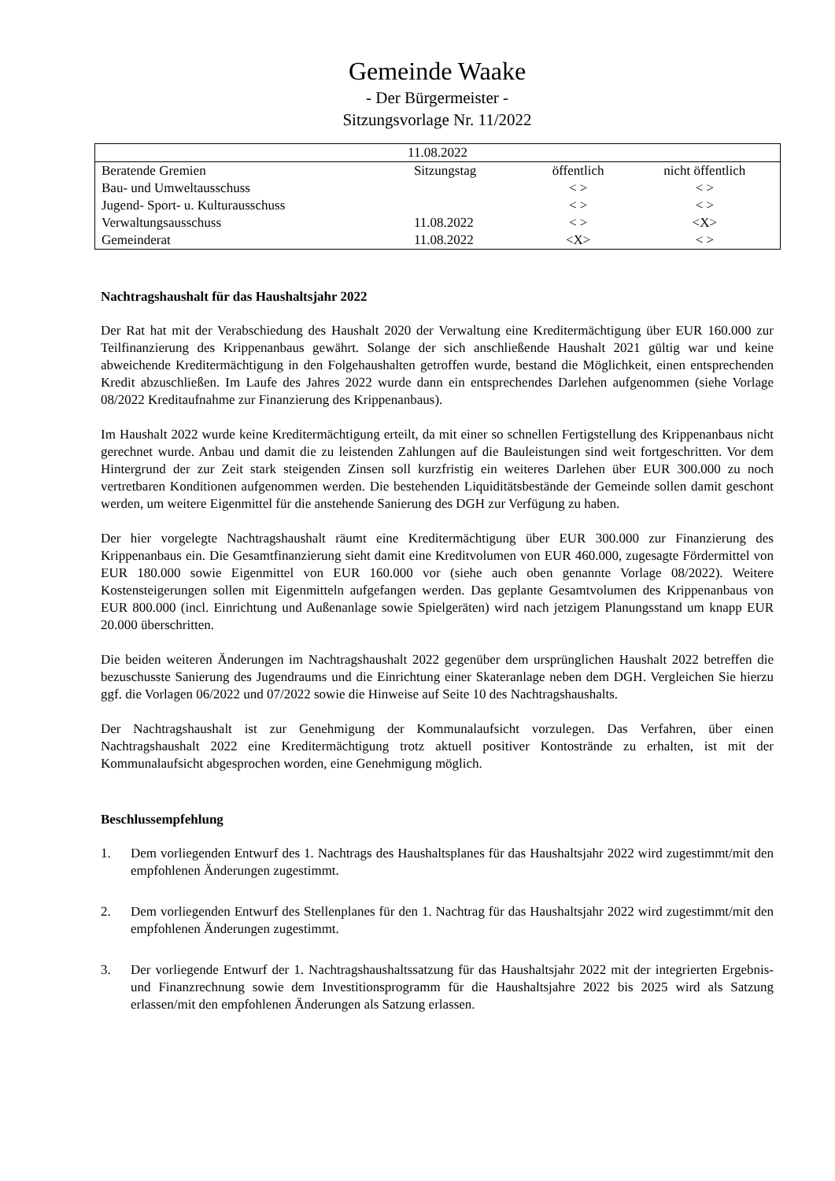Gemeinde Waake
- Der Bürgermeister -
Sitzungsvorlage Nr. 11/2022
| 11.08.2022 | | | |
| Beratende Gremien | Sitzungstag | öffentlich | nicht öffentlich |
| Bau- und Umweltausschuss | | < > | < > |
| Jugend- Sport- u. Kulturausschuss | | < > | < > |
| Verwaltungsausschuss | 11.08.2022 | < > | <X> |
| Gemeinderat | 11.08.2022 | <X> | < > |
Nachtragshaushalt für das Haushaltsjahr 2022
Der Rat hat mit der Verabschiedung des Haushalt 2020 der Verwaltung eine Kreditermächtigung über EUR 160.000 zur Teilfinanzierung des Krippenanbaus gewährt. Solange der sich anschließende Haushalt 2021 gültig war und keine abweichende Kreditermächtigung in den Folgehaushalten getroffen wurde, bestand die Möglichkeit, einen entsprechenden Kredit abzuschließen. Im Laufe des Jahres 2022 wurde dann ein entsprechendes Darlehen aufgenommen (siehe Vorlage 08/2022 Kreditaufnahme zur Finanzierung des Krippenanbaus).
Im Haushalt 2022 wurde keine Kreditermächtigung erteilt, da mit einer so schnellen Fertigstellung des Krippenanbaus nicht gerechnet wurde. Anbau und damit die zu leistenden Zahlungen auf die Bauleistungen sind weit fortgeschritten. Vor dem Hintergrund der zur Zeit stark steigenden Zinsen soll kurzfristig ein weiteres Darlehen über EUR 300.000 zu noch vertretbaren Konditionen aufgenommen werden. Die bestehenden Liquiditätsbestände der Gemeinde sollen damit geschont werden, um weitere Eigenmittel für die anstehende Sanierung des DGH zur Verfügung zu haben.
Der hier vorgelegte Nachtragshaushalt räumt eine Kreditermächtigung über EUR 300.000 zur Finanzierung des Krippenanbaus ein. Die Gesamtfinanzierung sieht damit eine Kreditvolumen von EUR 460.000, zugesagte Fördermittel von EUR 180.000 sowie Eigenmittel von EUR 160.000 vor (siehe auch oben genannte Vorlage 08/2022). Weitere Kostensteigerungen sollen mit Eigenmitteln aufgefangen werden. Das geplante Gesamtvolumen des Krippenanbaus von EUR 800.000 (incl. Einrichtung und Außenanlage sowie Spielgeräten) wird nach jetzigem Planungsstand um knapp EUR 20.000 überschritten.
Die beiden weiteren Änderungen im Nachtragshaushalt 2022 gegenüber dem ursprünglichen Haushalt 2022 betreffen die bezuschusste Sanierung des Jugendraums und die Einrichtung einer Skateranlage neben dem DGH. Vergleichen Sie hierzu ggf. die Vorlagen 06/2022 und 07/2022 sowie die Hinweise auf Seite 10 des Nachtragshaushalts.
Der Nachtragshaushalt ist zur Genehmigung der Kommunalaufsicht vorzulegen. Das Verfahren, über einen Nachtragshaushalt 2022 eine Kreditermächtigung trotz aktuell positiver Kontostrände zu erhalten, ist mit der Kommunalaufsicht abgesprochen worden, eine Genehmigung möglich.
Beschlussempfehlung
1. Dem vorliegenden Entwurf des 1. Nachtrags des Haushaltsplanes für das Haushaltsjahr 2022 wird zugestimmt/mit den empfohlenen Änderungen zugestimmt.
2. Dem vorliegenden Entwurf des Stellenplanes für den 1. Nachtrag für das Haushaltsjahr 2022 wird zugestimmt/mit den empfohlenen Änderungen zugestimmt.
3. Der vorliegende Entwurf der 1. Nachtragshaushaltssatzung für das Haushaltsjahr 2022 mit der integrierten Ergebnis- und Finanzrechnung sowie dem Investitionsprogramm für die Haushaltsjahre 2022 bis 2025 wird als Satzung erlassen/mit den empfohlenen Änderungen als Satzung erlassen.